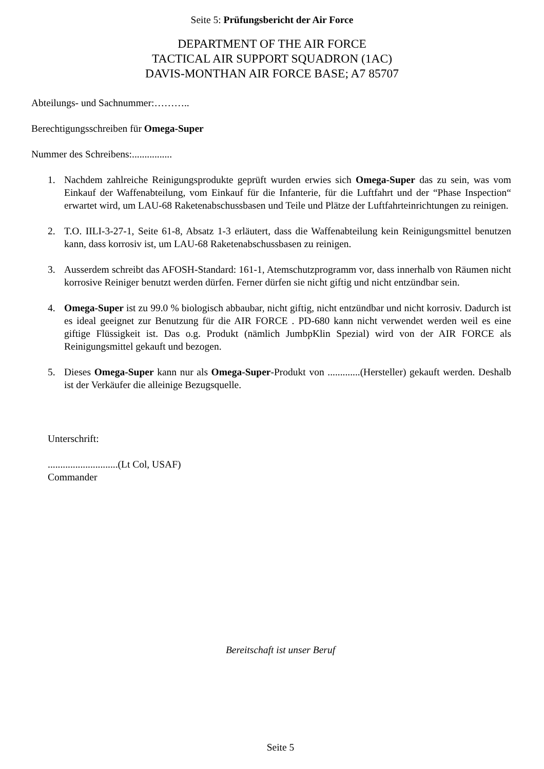Seite 5: Prüfungsbericht der Air Force
DEPARTMENT OF THE AIR FORCE
TACTICAL AIR SUPPORT SQUADRON (1AC)
DAVIS-MONTHAN AIR FORCE BASE; A7 85707
Abteilungs- und Sachnummer:………..
Berechtigungsschreiben für Omega-Super
Nummer des Schreibens:................
1. Nachdem zahlreiche Reinigungsprodukte geprüft wurden erwies sich Omega-Super das zu sein, was vom Einkauf der Waffenabteilung, vom Einkauf für die Infanterie, für die Luftfahrt und der “Phase Inspection“ erwartet wird, um LAU-68 Raketenabschussbasen und Teile und Plätze der Luftfahrteinrichtungen zu reinigen.
2. T.O. IILI-3-27-1, Seite 61-8, Absatz 1-3 erläutert, dass die Waffenabteilung kein Reinigungsmittel benutzen kann, dass korrosiv ist, um LAU-68 Raketenabschussbasen zu reinigen.
3. Ausserdem schreibt das AFOSH-Standard: 161-1, Atemschutzprogramm vor, dass innerhalb von Räumen nicht korrosive Reiniger benutzt werden dürfen. Ferner dürfen sie nicht giftig und nicht entzündbar sein.
4. Omega-Super ist zu 99.0 % biologisch abbaubar, nicht giftig, nicht entzündbar und nicht korrosiv. Dadurch ist es ideal geeignet zur Benutzung für die AIR FORCE . PD-680 kann nicht verwendet werden weil es eine giftige Flüssigkeit ist. Das o.g. Produkt (nämlich JumbpKlin Spezial) wird von der AIR FORCE als Reinigungsmittel gekauft und bezogen.
5. Dieses Omega-Super kann nur als Omega-Super-Produkt von .............(Hersteller) gekauft werden. Deshalb ist der Verkäufer die alleinige Bezugsquelle.
Unterschrift:
............................(Lt Col, USAF)
Commander
Bereitschaft ist unser Beruf
Seite 5